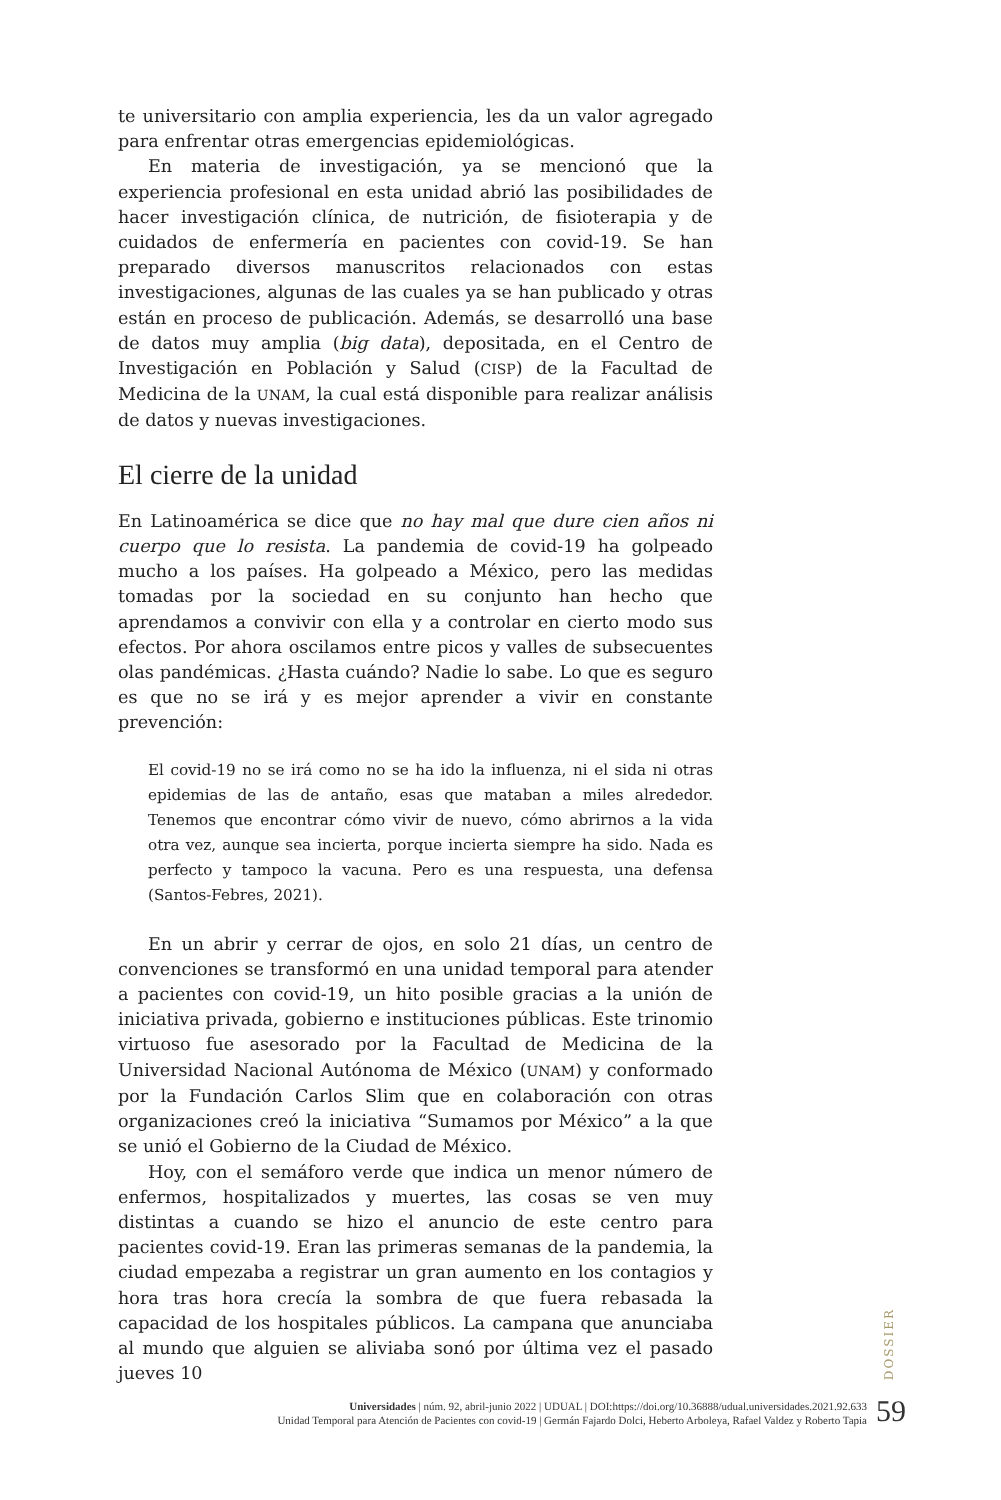te universitario con amplia experiencia, les da un valor agregado para enfrentar otras emergencias epidemiológicas.
En materia de investigación, ya se mencionó que la experiencia profesional en esta unidad abrió las posibilidades de hacer investigación clínica, de nutrición, de fisioterapia y de cuidados de enfermería en pacientes con covid-19. Se han preparado diversos manuscritos relacionados con estas investigaciones, algunas de las cuales ya se han publicado y otras están en proceso de publicación. Además, se desarrolló una base de datos muy amplia (big data), depositada, en el Centro de Investigación en Población y Salud (CISP) de la Facultad de Medicina de la UNAM, la cual está disponible para realizar análisis de datos y nuevas investigaciones.
El cierre de la unidad
En Latinoamérica se dice que no hay mal que dure cien años ni cuerpo que lo resista. La pandemia de covid-19 ha golpeado mucho a los países. Ha golpeado a México, pero las medidas tomadas por la sociedad en su conjunto han hecho que aprendamos a convivir con ella y a controlar en cierto modo sus efectos. Por ahora oscilamos entre picos y valles de subsecuentes olas pandémicas. ¿Hasta cuándo? Nadie lo sabe. Lo que es seguro es que no se irá y es mejor aprender a vivir en constante prevención:
El covid-19 no se irá como no se ha ido la influenza, ni el sida ni otras epidemias de las de antaño, esas que mataban a miles alrededor. Tenemos que encontrar cómo vivir de nuevo, cómo abrirnos a la vida otra vez, aunque sea incierta, porque incierta siempre ha sido. Nada es perfecto y tampoco la vacuna. Pero es una respuesta, una defensa (Santos-Febres, 2021).
En un abrir y cerrar de ojos, en solo 21 días, un centro de convenciones se transformó en una unidad temporal para atender a pacientes con covid-19, un hito posible gracias a la unión de iniciativa privada, gobierno e instituciones públicas. Este trinomio virtuoso fue asesorado por la Facultad de Medicina de la Universidad Nacional Autónoma de México (UNAM) y conformado por la Fundación Carlos Slim que en colaboración con otras organizaciones creó la iniciativa “Sumamos por México” a la que se unió el Gobierno de la Ciudad de México.
Hoy, con el semáforo verde que indica un menor número de enfermos, hospitalizados y muertes, las cosas se ven muy distintas a cuando se hizo el anuncio de este centro para pacientes covid-19. Eran las primeras semanas de la pandemia, la ciudad empezaba a registrar un gran aumento en los contagios y hora tras hora crecía la sombra de que fuera rebasada la capacidad de los hospitales públicos. La campana que anunciaba al mundo que alguien se aliviaba sonó por última vez el pasado jueves 10
DOSSIER
Universidades | núm. 92, abril-junio 2022 | UDUAL | DOI:https://doi.org/10.36888/udual.universidades.2021.92.633
Unidad Temporal para Atención de Pacientes con covid-19 | Germán Fajardo Dolci, Heberto Arboleya, Rafael Valdez y Roberto Tapia
59